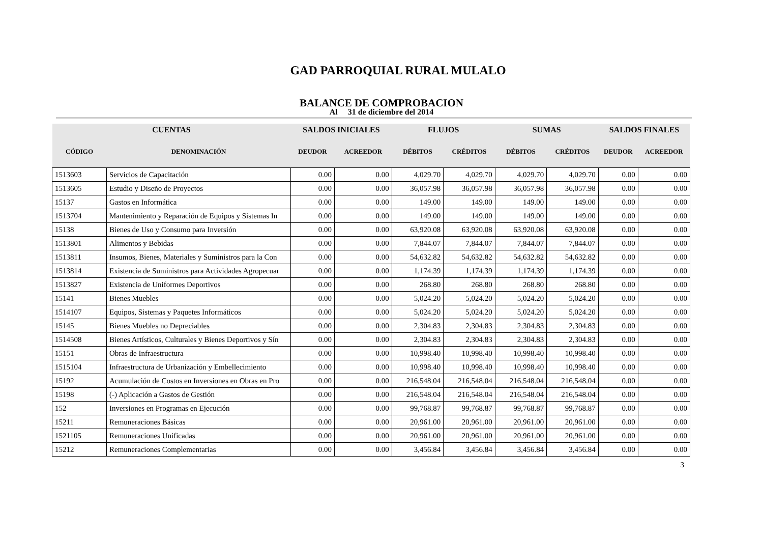GAD PARROQUIAL RURAL MULALO
BALANCE DE COMPROBACION
Al 31 de diciembre del 2014
| CUENTAS | | SALDOS INICIALES | | FLUJOS | | SUMAS | | SALDOS FINALES | |
| --- | --- | --- | --- | --- | --- | --- | --- | --- | --- |
| CÓDIGO | DENOMINACIÓN | DEUDOR | ACREEDOR | DÉBITOS | CRÉDITOS | DÉBITOS | CRÉDITOS | DEUDOR | ACREEDOR |
| 1513603 | Servicios de Capacitación | 0.00 | 0.00 | 4,029.70 | 4,029.70 | 4,029.70 | 4,029.70 | 0.00 | 0.00 |
| 1513605 | Estudio y Diseño de Proyectos | 0.00 | 0.00 | 36,057.98 | 36,057.98 | 36,057.98 | 36,057.98 | 0.00 | 0.00 |
| 15137 | Gastos en Informática | 0.00 | 0.00 | 149.00 | 149.00 | 149.00 | 149.00 | 0.00 | 0.00 |
| 1513704 | Mantenimiento y Reparación de Equipos y Sistemas In | 0.00 | 0.00 | 149.00 | 149.00 | 149.00 | 149.00 | 0.00 | 0.00 |
| 15138 | Bienes de Uso y Consumo para Inversión | 0.00 | 0.00 | 63,920.08 | 63,920.08 | 63,920.08 | 63,920.08 | 0.00 | 0.00 |
| 1513801 | Alimentos y Bebidas | 0.00 | 0.00 | 7,844.07 | 7,844.07 | 7,844.07 | 7,844.07 | 0.00 | 0.00 |
| 1513811 | Insumos, Bienes, Materiales y Suministros para la Con | 0.00 | 0.00 | 54,632.82 | 54,632.82 | 54,632.82 | 54,632.82 | 0.00 | 0.00 |
| 1513814 | Existencia de Suministros para Actividades Agropecuar | 0.00 | 0.00 | 1,174.39 | 1,174.39 | 1,174.39 | 1,174.39 | 0.00 | 0.00 |
| 1513827 | Existencia de Uniformes Deportivos | 0.00 | 0.00 | 268.80 | 268.80 | 268.80 | 268.80 | 0.00 | 0.00 |
| 15141 | Bienes Muebles | 0.00 | 0.00 | 5,024.20 | 5,024.20 | 5,024.20 | 5,024.20 | 0.00 | 0.00 |
| 1514107 | Equipos, Sistemas y Paquetes Informáticos | 0.00 | 0.00 | 5,024.20 | 5,024.20 | 5,024.20 | 5,024.20 | 0.00 | 0.00 |
| 15145 | Bienes Muebles no Depreciables | 0.00 | 0.00 | 2,304.83 | 2,304.83 | 2,304.83 | 2,304.83 | 0.00 | 0.00 |
| 1514508 | Bienes Artísticos, Culturales y Bienes Deportivos y Sín | 0.00 | 0.00 | 2,304.83 | 2,304.83 | 2,304.83 | 2,304.83 | 0.00 | 0.00 |
| 15151 | Obras de Infraestructura | 0.00 | 0.00 | 10,998.40 | 10,998.40 | 10,998.40 | 10,998.40 | 0.00 | 0.00 |
| 1515104 | Infraestructura de Urbanización y Embellecimiento | 0.00 | 0.00 | 10,998.40 | 10,998.40 | 10,998.40 | 10,998.40 | 0.00 | 0.00 |
| 15192 | Acumulación de Costos en Inversiones en Obras en Pro | 0.00 | 0.00 | 216,548.04 | 216,548.04 | 216,548.04 | 216,548.04 | 0.00 | 0.00 |
| 15198 | (-) Aplicación a Gastos de Gestión | 0.00 | 0.00 | 216,548.04 | 216,548.04 | 216,548.04 | 216,548.04 | 0.00 | 0.00 |
| 152 | Inversiones en Programas en Ejecución | 0.00 | 0.00 | 99,768.87 | 99,768.87 | 99,768.87 | 99,768.87 | 0.00 | 0.00 |
| 15211 | Remuneraciones Básicas | 0.00 | 0.00 | 20,961.00 | 20,961.00 | 20,961.00 | 20,961.00 | 0.00 | 0.00 |
| 1521105 | Remuneraciones Unificadas | 0.00 | 0.00 | 20,961.00 | 20,961.00 | 20,961.00 | 20,961.00 | 0.00 | 0.00 |
| 15212 | Remuneraciones Complementarias | 0.00 | 0.00 | 3,456.84 | 3,456.84 | 3,456.84 | 3,456.84 | 0.00 | 0.00 |
3